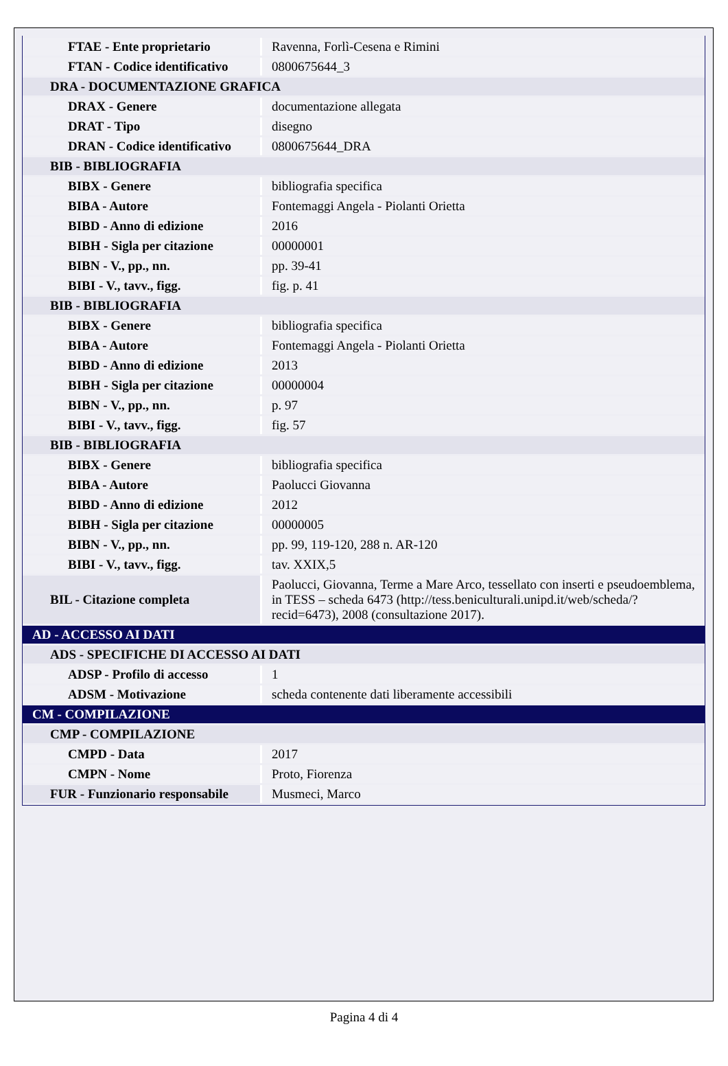| FTAE - Ente proprietario | Ravenna, Forlì-Cesena e Rimini |
| FTAN - Codice identificativo | 0800675644_3 |
| DRA - DOCUMENTAZIONE GRAFICA | |
| DRAX - Genere | documentazione allegata |
| DRAT - Tipo | disegno |
| DRAN - Codice identificativo | 0800675644_DRA |
| BIB - BIBLIOGRAFIA | |
| BIBX - Genere | bibliografia specifica |
| BIBA - Autore | Fontemaggi Angela - Piolanti Orietta |
| BIBD - Anno di edizione | 2016 |
| BIBH - Sigla per citazione | 00000001 |
| BIBN - V., pp., nn. | pp. 39-41 |
| BIBI - V., tavv., figg. | fig. p. 41 |
| BIB - BIBLIOGRAFIA | |
| BIBX - Genere | bibliografia specifica |
| BIBA - Autore | Fontemaggi Angela - Piolanti Orietta |
| BIBD - Anno di edizione | 2013 |
| BIBH - Sigla per citazione | 00000004 |
| BIBN - V., pp., nn. | p. 97 |
| BIBI - V., tavv., figg. | fig. 57 |
| BIB - BIBLIOGRAFIA | |
| BIBX - Genere | bibliografia specifica |
| BIBA - Autore | Paolucci Giovanna |
| BIBD - Anno di edizione | 2012 |
| BIBH - Sigla per citazione | 00000005 |
| BIBN - V., pp., nn. | pp. 99, 119-120, 288 n. AR-120 |
| BIBI - V., tavv., figg. | tav. XXIX,5 |
| BIL - Citazione completa | Paolucci, Giovanna, Terme a Mare Arco, tessellato con inserti e pseudoemblema, in TESS – scheda 6473 (http://tess.beniculturali.unipd.it/web/scheda/?recid=6473), 2008 (consultazione 2017). |
| AD - ACCESSO AI DATI | |
| ADS - SPECIFICHE DI ACCESSO AI DATI | |
| ADSP - Profilo di accesso | 1 |
| ADSM - Motivazione | scheda contenente dati liberamente accessibili |
| CM - COMPILAZIONE | |
| CMP - COMPILAZIONE | |
| CMPD - Data | 2017 |
| CMPN - Nome | Proto, Fiorenza |
| FUR - Funzionario responsabile | Musmeci, Marco |
Pagina 4 di 4